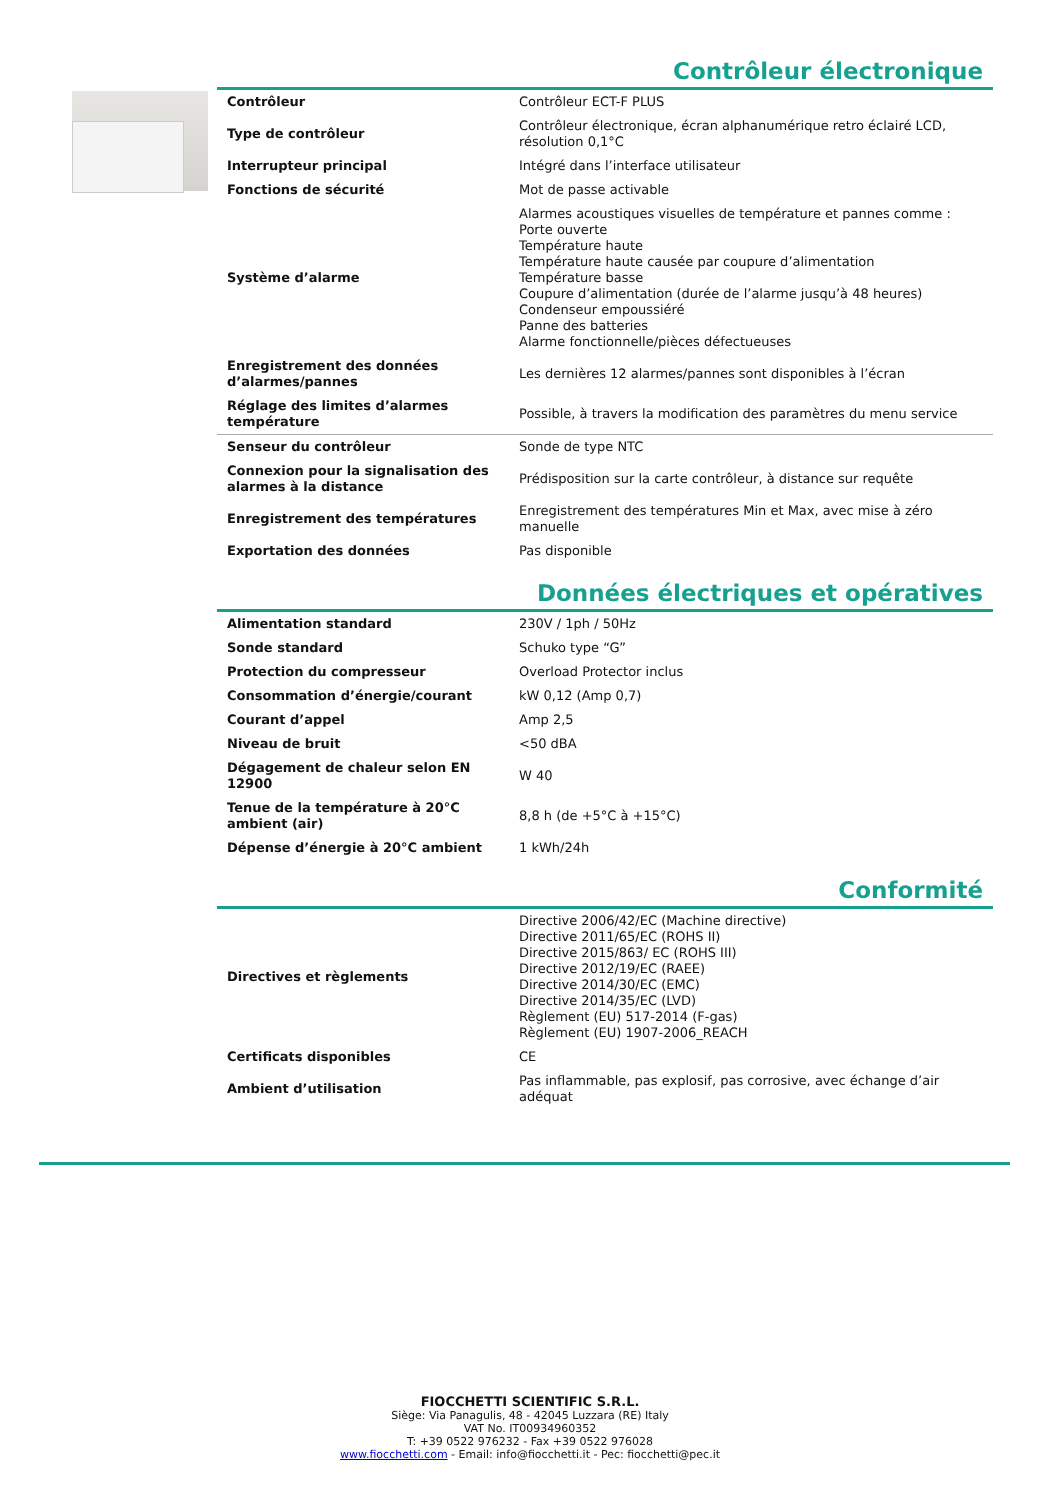Contrôleur électronique
| Contrôleur | Contrôleur ECT-F PLUS |
| Type de contrôleur | Contrôleur électronique, écran alphanumérique retro éclairé LCD, résolution 0,1°C |
| Interrupteur principal | Intégré dans l’interface utilisateur |
| Fonctions de sécurité | Mot de passe activable |
| Système d’alarme | Alarmes acoustiques visuelles de température et pannes comme : Porte ouverte Température haute Température haute causée par coupure d’alimentation Température basse Coupure d’alimentation (durée de l’alarme jusqu’à 48 heures) Condenseur empoussiéré Panne des batteries Alarme fonctionnelle/pièces défectueuses |
| Enregistrement des données d’alarmes/pannes | Les dernières 12 alarmes/pannes sont disponibles à l’écran |
| Réglage des limites d’alarmes température | Possible, à travers la modification des paramètres du menu service |
| Senseur du contrôleur | Sonde de type NTC |
| Connexion pour la signalisation des alarmes à la distance | Prédisposition sur la carte contrôleur, à distance sur requête |
| Enregistrement des températures | Enregistrement des températures Min et Max, avec mise à zéro manuelle |
| Exportation des données | Pas disponible |
Données électriques et opératives
| Alimentation standard | 230V / 1ph / 50Hz |
| Sonde standard | Schuko type “G” |
| Protection du compresseur | Overload Protector inclus |
| Consommation d’énergie/courant | kW 0,12 (Amp 0,7) |
| Courant d’appel | Amp 2,5 |
| Niveau de bruit | <50 dBA |
| Dégagement de chaleur selon EN 12900 | W 40 |
| Tenue de la température à 20°C ambient (air) | 8,8 h (de +5°C à +15°C) |
| Dépense d’énergie à 20°C ambient | 1 kWh/24h |
Conformité
| Directives et règlements | Directive 2006/42/EC (Machine directive) Directive 2011/65/EC (ROHS II) Directive 2015/863/ EC (ROHS III) Directive 2012/19/EC (RAEE) Directive 2014/30/EC (EMC) Directive 2014/35/EC (LVD) Règlement (EU) 517-2014 (F-gas) Règlement (EU) 1907-2006_REACH |
| Certificats disponibles | CE |
| Ambient d’utilisation | Pas inflammable, pas explosif, pas corrosive, avec échange d’air adéquat |
FIOCCHETTI SCIENTIFIC S.R.L.
Siège: Via Panagulis, 48 - 42045 Luzzara (RE) Italy
VAT No. IT00934960352
T: +39 0522 976232 - Fax +39 0522 976028
www.fiocchetti.com - Email: info@fiocchetti.it - Pec: fiocchetti@pec.it